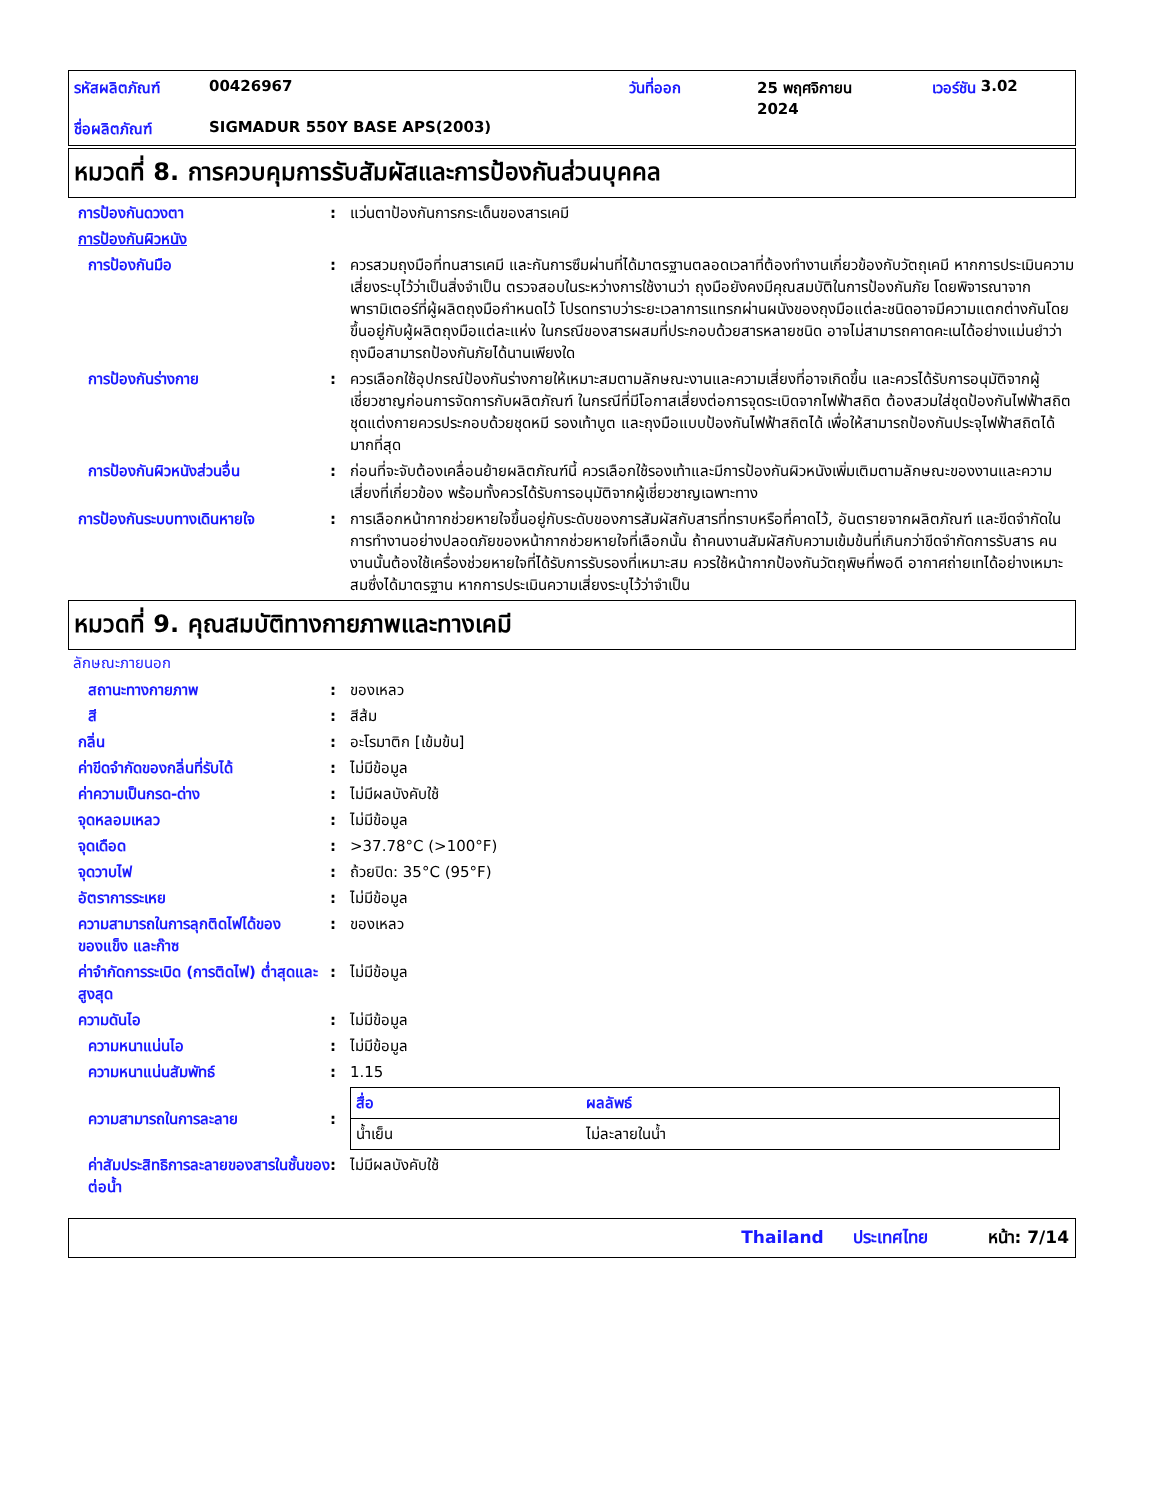รหัสผลิตภัณฑ์ 00426967 วันที่ออก 25 พฤศจิกายน
2024 เวอร์ชัน 3.02
ชื่อผลิตภัณฑ์ SIGMADUR 550Y BASE APS(2003)
หมวดที่ 8. การควบคุมการรับสัมผัสและการป้องกันส่วนบุคคล
การป้องกันดวงตา: แว่นตาป้องกันการกระเด็นของสารเคมี
การป้องกันผิวหนัง
การป้องกันมือ: ควรสวมถุงมือที่ทนสารเคมี และกันการซึมผ่านที่ได้มาตรฐานตลอดเวลาที่ต้องทำงานเกี่ยวข้องกับวัตถุเคมี หากการประเมินความเสี่ยงระบุไว้ว่าเป็นสิ่งจำเป็น ตรวจสอบในระหว่างการใช้งานว่า ถุงมือยังคงมีคุณสมบัติในการป้องกันภัย โดยพิจารณาจากพารามิเตอร์ที่ผู้ผลิตถุงมือกำหนดไว้ โปรดทราบว่าระยะเวลาการแทรกผ่านผนังของถุงมือแต่ละชนิดอาจมีความแตกต่างกันโดยขึ้นอยู่กับผู้ผลิตถุงมือแต่ละแห่ง ในกรณีของสารผสมที่ประกอบด้วยสารหลายชนิด อาจไม่สามารถคาดคะเนได้อย่างแม่นยำว่าถุงมือสามารถป้องกันภัยได้นานเพียงใด
การป้องกันร่างกาย: ควรเลือกใช้อุปกรณ์ป้องกันร่างกายให้เหมาะสมตามลักษณะงานและความเสี่ยงที่อาจเกิดขึ้น และควรได้รับการอนุมัติจากผู้เชี่ยวชาญก่อนการจัดการกับผลิตภัณฑ์ ในกรณีที่มีโอกาสเสี่ยงต่อการจุดระเบิดจากไฟฟ้าสถิต ต้องสวมใส่ชุดป้องกันไฟฟ้าสถิต ชุดแต่งกายควรประกอบด้วยชุดหมี รองเท้าบูต และถุงมือแบบป้องกันไฟฟ้าสถิตได้ เพื่อให้สามารถป้องกันประจุไฟฟ้าสถิตได้มากที่สุด
การป้องกันผิวหนังส่วนอื่น: ก่อนที่จะจับต้องเคลื่อนย้ายผลิตภัณฑ์นี้ ควรเลือกใช้รองเท้าและมีการป้องกันผิวหนังเพิ่มเติมตามลักษณะของงานและความเสี่ยงที่เกี่ยวข้อง พร้อมทั้งควรได้รับการอนุมัติจากผู้เชี่ยวชาญเฉพาะทาง
การป้องกันระบบทางเดินหายใจ: การเลือกหน้ากากช่วยหายใจขึ้นอยู่กับระดับของการสัมผัสกับสารที่ทราบหรือที่คาดไว้, อันตรายจากผลิตภัณฑ์ และขีดจำกัดในการทำงานอย่างปลอดภัยของหน้ากากช่วยหายใจที่เลือกนั้น ถ้าคนงานสัมผัสกับความเข้มข้นที่เกินกว่าขีดจำกัดการรับสาร คนงานนั้นต้องใช้เครื่องช่วยหายใจที่ได้รับการรับรองที่เหมาะสม ควรใช้หน้ากากป้องกันวัตถุพิษที่พอดี อากาศถ่ายเทได้อย่างเหมาะสมซึ่งได้มาตรฐาน หากการประเมินความเสี่ยงระบุไว้ว่าจำเป็น
หมวดที่ 9. คุณสมบัติทางกายภาพและทางเคมี
ลักษณะภายนอก
สถานะทางกายภาพ: ของเหลว
สี: สีส้ม
กลิ่น: อะโรมาติก [เข้มข้น]
ค่าขีดจำกัดของกลิ่นที่รับได้: ไม่มีข้อมูล
ค่าความเป็นกรด-ด่าง: ไม่มีผลบังคับใช้
จุดหลอมเหลว: ไม่มีข้อมูล
จุดเดือด: >37.78°C (>100°F)
จุดวาบไฟ: ถ้วยปิด: 35°C (95°F)
อัตราการระเหย: ไม่มีข้อมูล
ความสามารถในการลุกติดไฟได้ของของแข็ง และก๊าซ: ของเหลว
ค่าจำกัดการระเบิด (การติดไฟ) ต่ำสุดและสูงสุด: ไม่มีข้อมูล
ความดันไอ: ไม่มีข้อมูล
ความหนาแน่นไอ: ไม่มีข้อมูล
ความหนาแน่นสัมพัทธ์: 1.15
ความสามารถในการละลาย:
| สื่อ | ผลลัพธ์ |
| --- | --- |
| น้ำเย็น | ไม่ละลายในน้ำ |
ค่าสัมประสิทธิการละลายของสารในชั้นของ ต่อน้ำ: ไม่มีผลบังคับใช้
Thailand ประเทศไทย หน้า: 7/14